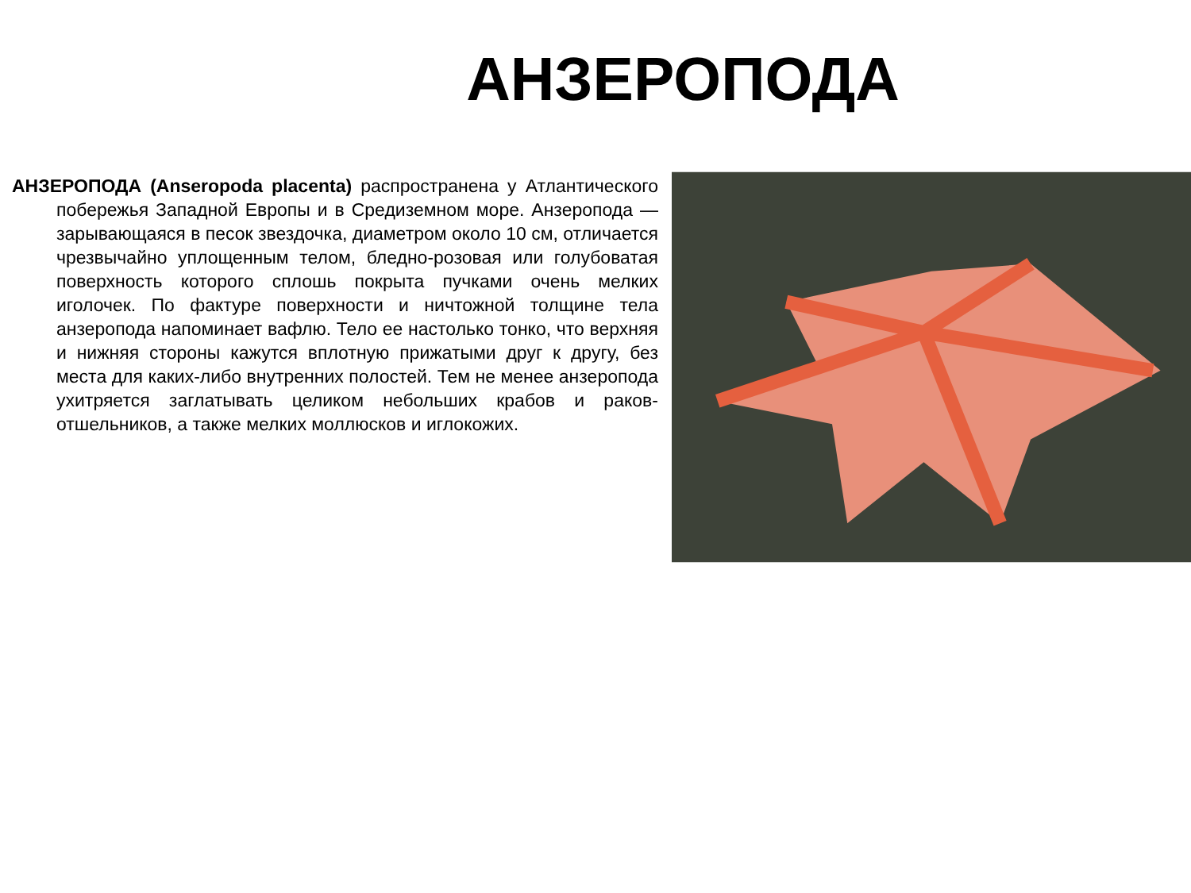АНЗЕРОПОДА
АНЗЕРОПОДА (Anseropoda placenta) распространена у Атлантического побережья Западной Европы и в Средиземном море. Анзеропода — зарывающаяся в песок звездочка, диаметром около 10 см, отличается чрезвычайно уплощенным телом, бледно-розовая или голубоватая поверхность которого сплошь покрыта пучками очень мелких иголочек. По фактуре поверхности и ничтожной толщине тела анзеропода напоминает вафлю. Тело ее настолько тонко, что верхняя и нижняя стороны кажутся вплотную прижатыми друг к другу, без места для каких-либо внутренних полостей. Тем не менее анзеропода ухитряется заглатывать целиком небольших крабов и раков-отшельников, а также мелких моллюсков и иглокожих.